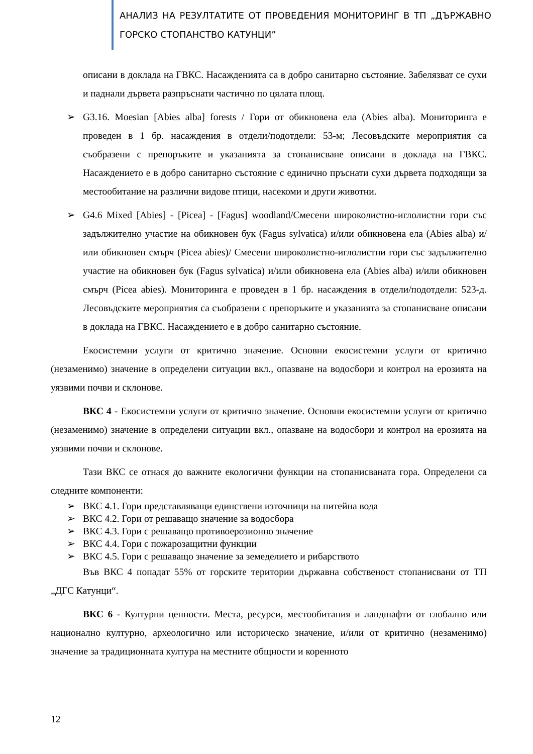АНАЛИЗ НА РЕЗУЛТАТИТЕ ОТ ПРОВЕДЕНИЯ МОНИТОРИНГ В ТП „ДЪРЖАВНО ГОРСКО СТОПАНСТВО КАТУНЦИ”
описани в доклада на ГВКС. Насажденията са в добро санитарно състояние. Забелязват се сухи и паднали дървета разпръснати частично по цялата площ.
➢ G3.16. Moesian [Abies alba] forests / Гори от обикновена ела (Abies alba). Мониторинга е проведен в 1 бр. насаждения в отдели/подотдели: 53-м; Лесовъдските мероприятия са съобразени с препоръките и указанията за стопанисване описани в доклада на ГВКС. Насаждението е в добро санитарно състояние с единично пръснати сухи дървета подходящи за местообитание на различни видове птици, насекоми и други животни.
➢ G4.6 Mixed [Abies] - [Picea] - [Fagus] woodland/Смесени широколистно-иглолистни гори със задължително участие на обикновен бук (Fagus sylvatica) и/или обикновена ела (Abies alba) и/или обикновен смърч (Picea abies)/ Смесени широколистно-иглолистни гори със задължително участие на обикновен бук (Fagus sylvatica) и/или обикновена ела (Abies alba) и/или обикновен смърч (Picea abies). Мониторинга е проведен в 1 бр. насаждения в отдели/подотдели: 523-д. Лесовъдските мероприятия са съобразени с препоръките и указанията за стопанисване описани в доклада на ГВКС. Насаждението е в добро санитарно състояние.
Екосистемни услуги от критично значение. Основни екосистемни услуги от критично (незаменимо) значение в определени ситуации вкл., опазване на водосбори и контрол на ерозията на уязвими почви и склонове.
ВКС 4 - Екосистемни услуги от критично значение. Основни екосистемни услуги от критично (незаменимо) значение в определени ситуации вкл., опазване на водосбори и контрол на ерозията на уязвими почви и склонове.
Тази ВКС се отнася до важните екологични функции на стопанисваната гора. Определени са следните компоненти:
➢ ВКС 4.1. Гори представляващи единствени източници на питейна вода
➢ ВКС 4.2. Гори от решаващо значение за водосбора
➢ ВКС 4.3. Гори с решаващо противоерозионно значение
➢ ВКС 4.4. Гори с пожарозащитни функции
➢ ВКС 4.5. Гори с решаващо значение за земеделието и рибарството
Във ВКС 4 попадат 55% от горските територии държавна собственост стопанисвани от ТП „ДГС Катунци“.
ВКС 6 - Културни ценности. Места, ресурси, местообитания и ландшафти от глобално или национално културно, археологично или историческо значение, и/или от критично (незаменимо) значение за традиционната култура на местните общности и коренното
12